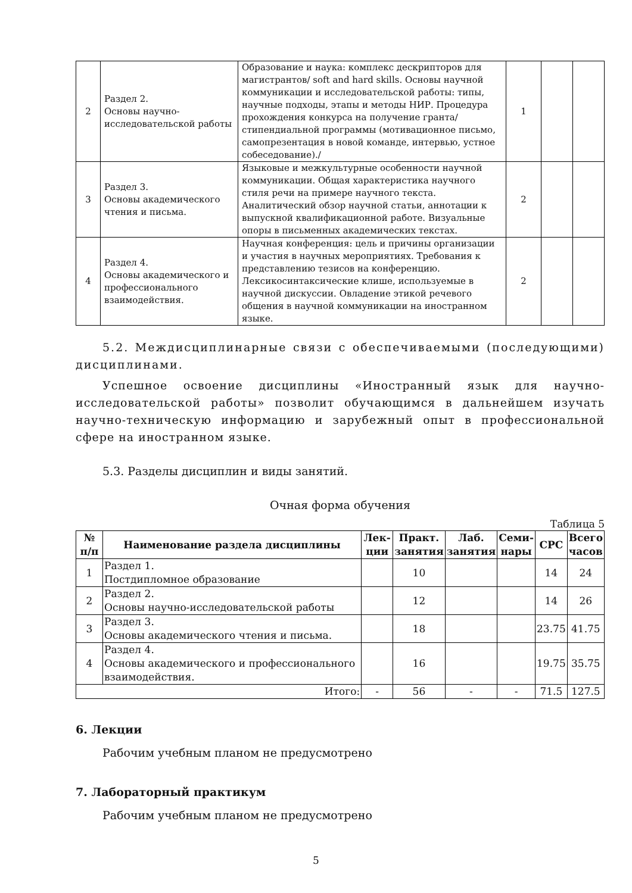| 2 | Раздел 2. Основы научно-исследовательской работы | Образование и наука: комплекс дескрипторов для магистрантов/ soft and hard skills. Основы научной коммуникации и исследовательской работы: типы, научные подходы, этапы и методы НИР. Процедура прохождения конкурса на получение гранта/стипендиальной программы (мотивационное письмо, самопрезентация в новой команде, интервью, устное собеседование)./ | 1 | | |
| 3 | Раздел 3. Основы академического чтения и письма. | Языковые и межкультурные особенности научной коммуникации. Общая характеристика научного стиля речи на примере научного текста. Аналитический обзор научной статьи, аннотации к выпускной квалификационной работе. Визуальные опоры в письменных академических текстах. | 2 | | |
| 4 | Раздел 4. Основы академического и профессионального взаимодействия. | Научная конференция: цель и причины организации и участия в научных мероприятиях. Требования к представлению тезисов на конференцию. Лексикосинтаксические клише, используемые в научной дискуссии. Овладение этикой речевого общения в научной коммуникации на иностранном языке. | 2 | | |
5.2. Междисциплинарные связи с обеспечиваемыми (последующими) дисциплинами.
Успешное освоение дисциплины «Иностранный язык для научно-исследовательской работы» позволит обучающимся в дальнейшем изучать научно-техническую информацию и зарубежный опыт в профессиональной сфере на иностранном языке.
5.3. Разделы дисциплин и виды занятий.
Очная форма обучения
Таблица 5
| № п/п | Наименование раздела дисциплины | Лек-ции | Практ. занятия | Лаб. занятия | Семи-нары | СРС | Всего часов |
| --- | --- | --- | --- | --- | --- | --- | --- |
| 1 | Раздел 1. Постдипломное образование | | 10 | | | 14 | 24 |
| 2 | Раздел 2. Основы научно-исследовательской работы | | 12 | | | 14 | 26 |
| 3 | Раздел 3. Основы академического чтения и письма. | | 18 | | | 23.75 | 41.75 |
| 4 | Раздел 4. Основы академического и профессионального взаимодействия. | | 16 | | | 19.75 | 35.75 |
| Итого: | | - | 56 | - | - | 71.5 | 127.5 |
6. Лекции
Рабочим учебным планом не предусмотрено
7. Лабораторный практикум
Рабочим учебным планом не предусмотрено
5